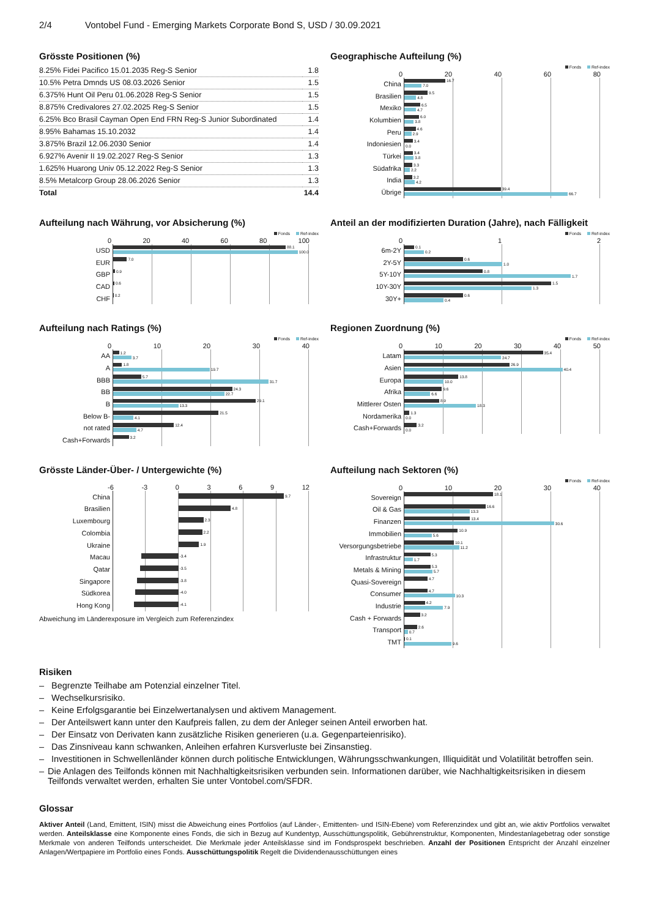2/4 Vontobel Fund - Emerging Markets Corporate Bond S, USD / 30.09.2021
Grösste Positionen (%)
| 8.25% Fidei Pacifico 15.01.2035 Reg-S Senior | 1.8 |
| 10.5% Petra Dmnds US 08.03.2026 Senior | 1.5 |
| 6.375% Hunt Oil Peru 01.06.2028 Reg-S Senior | 1.5 |
| 8.875% Credivalores 27.02.2025 Reg-S Senior | 1.5 |
| 6.25% Bco Brasil Cayman Open End FRN Reg-S Junior Subordinated | 1.4 |
| 8.95% Bahamas 15.10.2032 | 1.4 |
| 3.875% Brazil 12.06.2030 Senior | 1.4 |
| 6.927% Avenir II 19.02.2027 Reg-S Senior | 1.3 |
| 1.625% Huarong Univ 05.12.2022 Reg-S Senior | 1.3 |
| 8.5% Metalcorp Group 28.06.2026 Senior | 1.3 |
| Total | 14.4 |
Geographische Aufteilung (%)
Fonds Ref-index
0 20 40 60 80
China
16.7
7.0
Brasilien
9.5
4.8
Mexiko
6.5
4.7
Kolumbien
6.0
3.8
Peru
4.6
2.9
Indoniesien
3.4
0.0
Türkei
3.4
3.8
Südafrika
3.3
2.2
India
3.2
4.2
Übrige
39.4
66.7
Aufteilung nach Währung, vor Absicherung (%)
Fonds Ref-index
0 20 40 60 80 100
USD
88.1
100.0
EUR
7.0
GBP
0.9
CAD
0.6
CHF
0.2
Anteil an der modifizierten Duration (Jahre), nach Fälligkeit
Fonds Ref-index
0 1 2
6m-2Y
0.1
0.2
2Y-5Y
0.6
1.0
5Y-10Y
0.8
1.7
10Y-30Y
1.5
1.3
30Y+
0.6
0.4
Aufteilung nach Ratings (%)
Fonds Ref-index
0 10 20 30 40
AA
1.2
3.7
A
1.8
19.7
BBB
5.7
31.7
BB
24.3
22.7
B
29.1
13.3
Below B-
21.5
4.1
not rated
12.4
4.7
Cash+Forwards
3.2
Regionen Zuordnung (%)
Fonds Ref-index
0 10 20 30 40 50
Latam
35.4
24.7
Asien
26.9
40.4
Europa
13.8
10.0
Afrika
9.6
6.6
Mittlerer Osten
8.9
18.3
Nordamerika
1.3
0.0
Cash+Forwards
3.2
0.0
Grösste Länder-Über- / Untergewichte (%)
-6 -3 0 3 6 9 12
China
9.7
Brasilien
4.8
Luxembourg
2.3
Colombia
2.2
Ukraine
1.9
Macau
-3.4
Qatar
-3.5
Singapore
-3.8
Südkorea
-4.0
Hong Kong
-4.1
Abweichung im Länderexposure im Vergleich zum Referenzindex
Aufteilung nach Sektoren (%)
Fonds Ref-index
0 10 20 30 40
Sovereign
18.1
Oil & Gas
16.6
13.3
Finanzen
13.4
30.6
Immobilien
10.9
5.6
Versorgungsbetriebe
10.1
11.2
Infrastruktur
5.3
1.7
Metals & Mining
5.3
5.7
Quasi-Sovereign
4.7
Consumer
4.7
10.3
Industrie
4.2
7.9
Cash + Forwards
3.2
Transport
2.6
0.7
TMT
0.1
9.6
Risiken
– Begrenzte Teilhabe am Potenzial einzelner Titel.
– Wechselkursrisiko.
– Keine Erfolgsgarantie bei Einzelwertanalysen und aktivem Management.
– Der Anteilswert kann unter den Kaufpreis fallen, zu dem der Anleger seinen Anteil erworben hat.
– Der Einsatz von Derivaten kann zusätzliche Risiken generieren (u.a. Gegenparteienrisiko).
– Das Zinsniveau kann schwanken, Anleihen erfahren Kursverluste bei Zinsanstieg.
– Investitionen in Schwellenländer können durch politische Entwicklungen, Währungsschwankungen, Illiquidität und Volatilität betroffen sein.
– Die Anlagen des Teilfonds können mit Nachhaltigkeitsrisiken verbunden sein. Informationen darüber, wie Nachhaltigkeitsrisiken in diesem Teilfonds verwaltet werden, erhalten Sie unter Vontobel.com/SFDR.
Glossar
Aktiver Anteil (Land, Emittent, ISIN) misst die Abweichung eines Portfolios (auf Länder-, Emittenten- und ISIN-Ebene) vom Referenzindex und gibt an, wie aktiv Portfolios verwaltet werden. Anteilsklasse eine Komponente eines Fonds, die sich in Bezug auf Kundentyp, Ausschüttungspolitik, Gebührenstruktur, Komponenten, Mindestanlagebetrag oder sonstige Merkmale von anderen Teilfonds unterscheidet. Die Merkmale jeder Anteilsklasse sind im Fondsprospekt beschrieben. Anzahl der Positionen Entspricht der Anzahl einzelner Anlagen/Wertpapiere im Portfolio eines Fonds. Ausschüttungspolitik Regelt die Dividendenausschüttungen eines